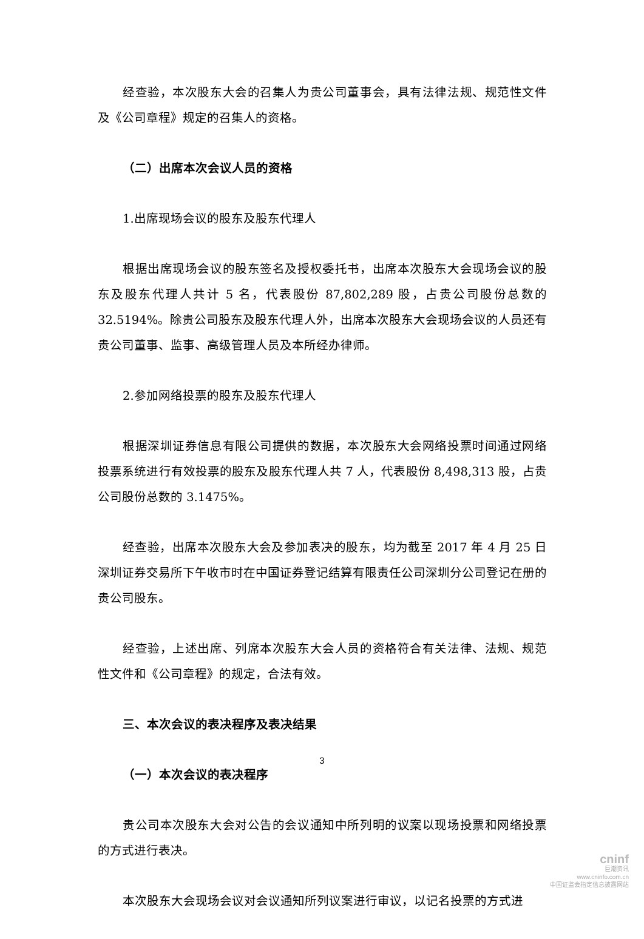经查验，本次股东大会的召集人为贵公司董事会，具有法律法规、规范性文件及《公司章程》规定的召集人的资格。
（二）出席本次会议人员的资格
1.出席现场会议的股东及股东代理人
根据出席现场会议的股东签名及授权委托书，出席本次股东大会现场会议的股东及股东代理人共计 5 名，代表股份 87,802,289 股，占贵公司股份总数的 32.5194%。除贵公司股东及股东代理人外，出席本次股东大会现场会议的人员还有贵公司董事、监事、高级管理人员及本所经办律师。
2.参加网络投票的股东及股东代理人
根据深圳证券信息有限公司提供的数据，本次股东大会网络投票时间通过网络投票系统进行有效投票的股东及股东代理人共 7 人，代表股份 8,498,313 股，占贵公司股份总数的 3.1475%。
经查验，出席本次股东大会及参加表决的股东，均为截至 2017 年 4 月 25 日深圳证券交易所下午收市时在中国证券登记结算有限责任公司深圳分公司登记在册的贵公司股东。
经查验，上述出席、列席本次股东大会人员的资格符合有关法律、法规、规范性文件和《公司章程》的规定，合法有效。
三、本次会议的表决程序及表决结果
（一）本次会议的表决程序
贵公司本次股东大会对公告的会议通知中所列明的议案以现场投票和网络投票的方式进行表决。
本次股东大会现场会议对会议通知所列议案进行审议，以记名投票的方式进
3
cninf
巨潮资讯
www.cninfo.com.cn
中国证监会指定信息披露网站